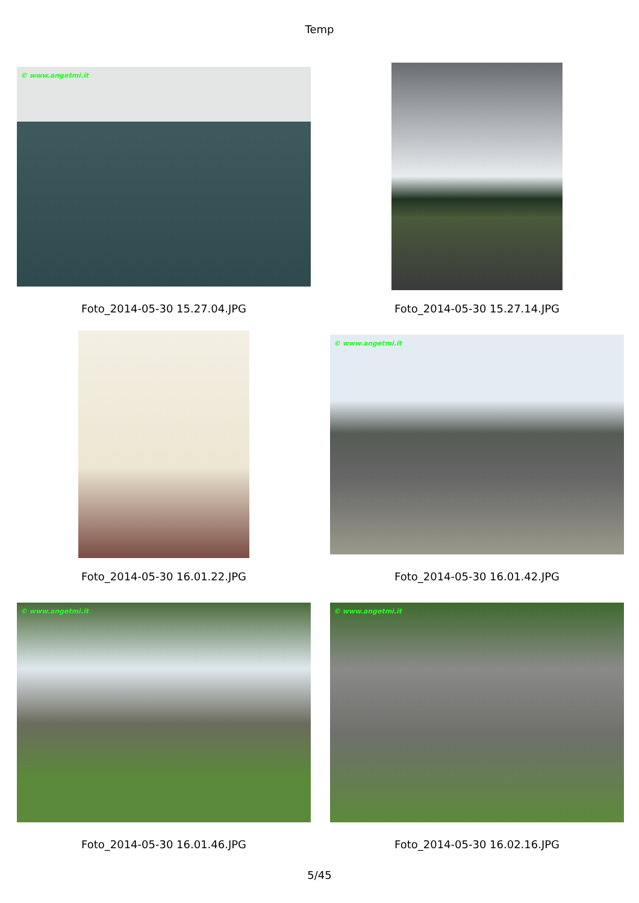Temp
© www.angetmi.it
Foto_2014-05-30 15.27.04.JPG
Foto_2014-05-30 15.27.14.JPG
Foto_2014-05-30 16.01.22.JPG
© www.angetmi.it
Foto_2014-05-30 16.01.42.JPG
© www.angetmi.it
Foto_2014-05-30 16.01.46.JPG
© www.angetmi.it
Foto_2014-05-30 16.02.16.JPG
5/45